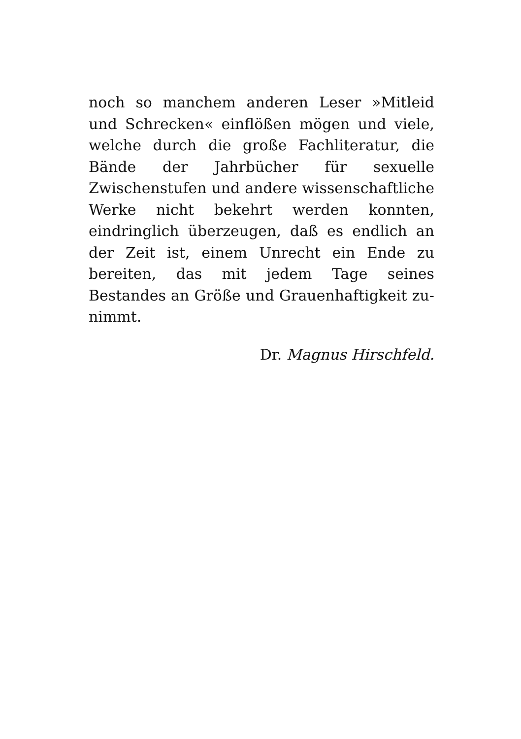noch so manchem anderen Leser »Mitleid und Schrecken« einflößen mögen und viele, welche durch die große Fachliteratur, die Bände der Jahrbücher für sexuelle Zwischenstufen und andere wissenschaftliche Werke nicht bekehrt werden konnten, eindringlich überzeugen, daß es endlich an der Zeit ist, einem Unrecht ein Ende zu bereiten, das mit jedem Tage seines Bestandes an Größe und Grauenhaftigkeit zu­nimmt.
Dr. Magnus Hirschfeld.